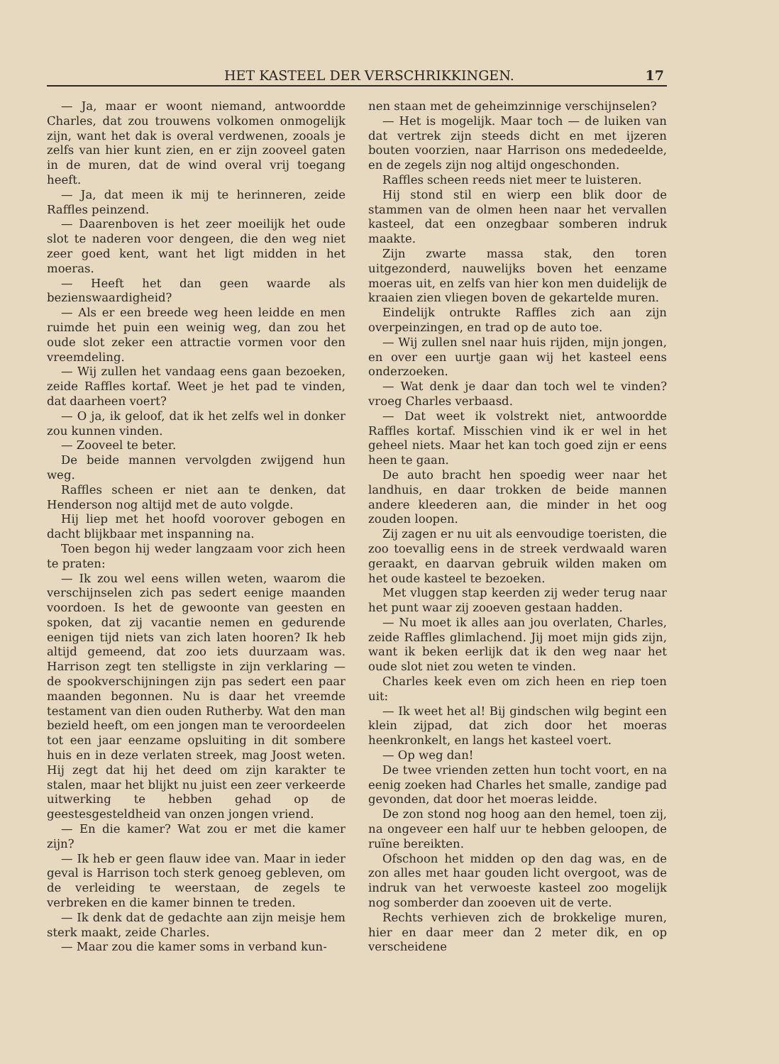HET KASTEEL DER VERSCHRIKKINGEN. 17
— Ja, maar er woont niemand, antwoordde Charles, dat zou trouwens volkomen onmogelijk zijn, want het dak is overal verdwenen, zooals je zelfs van hier kunt zien, en er zijn zooveel gaten in de muren, dat de wind overal vrij toegang heeft.
— Ja, dat meen ik mij te herinneren, zeide Raffles peinzend.
— Daarenboven is het zeer moeilijk het oude slot te naderen voor dengeen, die den weg niet zeer goed kent, want het ligt midden in het moeras.
— Heeft het dan geen waarde als bezienswaardigheid?
— Als er een breede weg heen leidde en men ruimde het puin een weinig weg, dan zou het oude slot zeker een attractie vormen voor den vreemdeling.
— Wij zullen het vandaag eens gaan bezoeken, zeide Raffles kortaf. Weet je het pad te vinden, dat daarheen voert?
— O ja, ik geloof, dat ik het zelfs wel in donker zou kunnen vinden.
— Zooveel te beter.
De beide mannen vervolgden zwijgend hun weg.
Raffles scheen er niet aan te denken, dat Henderson nog altijd met de auto volgde.
Hij liep met het hoofd voorover gebogen en dacht blijkbaar met inspanning na.
Toen begon hij weder langzaam voor zich heen te praten:
— Ik zou wel eens willen weten, waarom die verschijnselen zich pas sedert eenige maanden voordoen. Is het de gewoonte van geesten en spoken, dat zij vacantie nemen en gedurende eenigen tijd niets van zich laten hooren? Ik heb altijd gemeend, dat zoo iets duurzaam was. Harrison zegt ten stelligste in zijn verklaring — de spookverschijningen zijn pas sedert een paar maanden begonnen. Nu is daar het vreemde testament van dien ouden Rutherby. Wat den man bezield heeft, om een jongen man te veroordeelen tot een jaar eenzame opsluiting in dit sombere huis en in deze verlaten streek, mag Joost weten. Hij zegt dat hij het deed om zijn karakter te stalen, maar het blijkt nu juist een zeer verkeerde uitwerking te hebben gehad op de geestesgesteldheid van onzen jongen vriend.
— En die kamer? Wat zou er met die kamer zijn?
— Ik heb er geen flauw idee van. Maar in ieder geval is Harrison toch sterk genoeg gebleven, om de verleiding te weerstaan, de zegels te verbreken en die kamer binnen te treden.
— Ik denk dat de gedachte aan zijn meisje hem sterk maakt, zeide Charles.
— Maar zou die kamer soms in verband kun-
nen staan met de geheimzinnige verschijnselen?
— Het is mogelijk. Maar toch — de luiken van dat vertrek zijn steeds dicht en met ijzeren bouten voorzien, naar Harrison ons mededeelde, en de zegels zijn nog altijd ongeschonden.
Raffles scheen reeds niet meer te luisteren.
Hij stond stil en wierp een blik door de stammen van de olmen heen naar het vervallen kasteel, dat een onzegbaar somberen indruk maakte.
Zijn zwarte massa stak, den toren uitgezonderd, nauwelijks boven het eenzame moeras uit, en zelfs van hier kon men duidelijk de kraaien zien vliegen boven de gekartelde muren.
Eindelijk ontrukte Raffles zich aan zijn overpeinzingen, en trad op de auto toe.
— Wij zullen snel naar huis rijden, mijn jongen, en over een uurtje gaan wij het kasteel eens onderzoeken.
— Wat denk je daar dan toch wel te vinden? vroeg Charles verbaasd.
— Dat weet ik volstrekt niet, antwoordde Raffles kortaf. Misschien vind ik er wel in het geheel niets. Maar het kan toch goed zijn er eens heen te gaan.
De auto bracht hen spoedig weer naar het landhuis, en daar trokken de beide mannen andere kleederen aan, die minder in het oog zouden loopen.
Zij zagen er nu uit als eenvoudige toeristen, die zoo toevallig eens in de streek verdwaald waren geraakt, en daarvan gebruik wilden maken om het oude kasteel te bezoeken.
Met vluggen stap keerden zij weder terug naar het punt waar zij zooeven gestaan hadden.
— Nu moet ik alles aan jou overlaten, Charles, zeide Raffles glimlachend. Jij moet mijn gids zijn, want ik beken eerlijk dat ik den weg naar het oude slot niet zou weten te vinden.
Charles keek even om zich heen en riep toen uit:
— Ik weet het al! Bij gindschen wilg begint een klein zijpad, dat zich door het moeras heenkronkelt, en langs het kasteel voert.
— Op weg dan!
De twee vrienden zetten hun tocht voort, en na eenig zoeken had Charles het smalle, zandige pad gevonden, dat door het moeras leidde.
De zon stond nog hoog aan den hemel, toen zij, na ongeveer een half uur te hebben geloopen, de ruïne bereikten.
Ofschoon het midden op den dag was, en de zon alles met haar gouden licht overgoot, was de indruk van het verwoeste kasteel zoo mogelijk nog somberder dan zooeven uit de verte.
Rechts verhieven zich de brokkelige muren, hier en daar meer dan 2 meter dik, en op verscheidene